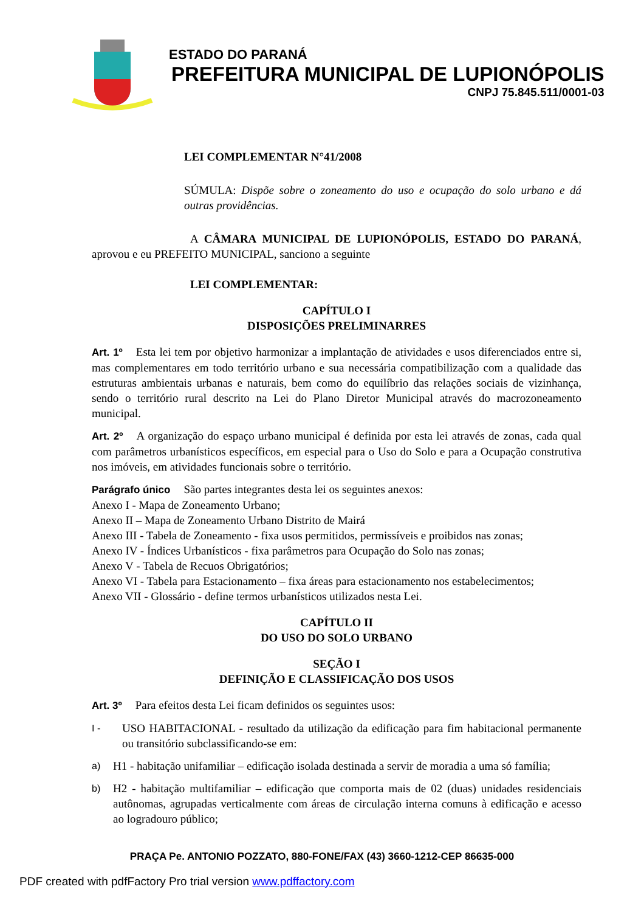ESTADO DO PARANÁ
PREFEITURA MUNICIPAL DE LUPIONÓPOLIS
CNPJ 75.845.511/0001-03
LEI COMPLEMENTAR N°41/2008
SÚMULA: Dispõe sobre o zoneamento do uso e ocupação do solo urbano e dá outras providências.
A CÂMARA MUNICIPAL DE LUPIONÓPOLIS, ESTADO DO PARANÁ, aprovou e eu PREFEITO MUNICIPAL, sanciono a seguinte
LEI COMPLEMENTAR:
CAPÍTULO I
DISPOSIÇÕES PRELIMINARRES
Art. 1º Esta lei tem por objetivo harmonizar a implantação de atividades e usos diferenciados entre si, mas complementares em todo território urbano e sua necessária compatibilização com a qualidade das estruturas ambientais urbanas e naturais, bem como do equilíbrio das relações sociais de vizinhança, sendo o território rural descrito na Lei do Plano Diretor Municipal através do macrozoneamento municipal.
Art. 2º A organização do espaço urbano municipal é definida por esta lei através de zonas, cada qual com parâmetros urbanísticos específicos, em especial para o Uso do Solo e para a Ocupação construtiva nos imóveis, em atividades funcionais sobre o território.
Parágrafo único São partes integrantes desta lei os seguintes anexos:
Anexo I - Mapa de Zoneamento Urbano;
Anexo II – Mapa de Zoneamento Urbano Distrito de Mairá
Anexo III - Tabela de Zoneamento - fixa usos permitidos, permissíveis e proibidos nas zonas;
Anexo IV - Índices Urbanísticos - fixa parâmetros para Ocupação do Solo nas zonas;
Anexo V - Tabela de Recuos Obrigatórios;
Anexo VI - Tabela para Estacionamento – fixa áreas para estacionamento nos estabelecimentos;
Anexo VII - Glossário - define termos urbanísticos utilizados nesta Lei.
CAPÍTULO II
DO USO DO SOLO URBANO
SEÇÃO I
DEFINIÇÃO E CLASSIFICAÇÃO DOS USOS
Art. 3º Para efeitos desta Lei ficam definidos os seguintes usos:
I - USO HABITACIONAL - resultado da utilização da edificação para fim habitacional permanente ou transitório subclassificando-se em:
a) H1 - habitação unifamiliar – edificação isolada destinada a servir de moradia a uma só família;
b) H2 - habitação multifamiliar – edificação que comporta mais de 02 (duas) unidades residenciais autônomas, agrupadas verticalmente com áreas de circulação interna comuns à edificação e acesso ao logradouro público;
PRAÇA Pe. ANTONIO POZZATO, 880-FONE/FAX (43) 3660-1212-CEP 86635-000
PDF created with pdfFactory Pro trial version www.pdffactory.com